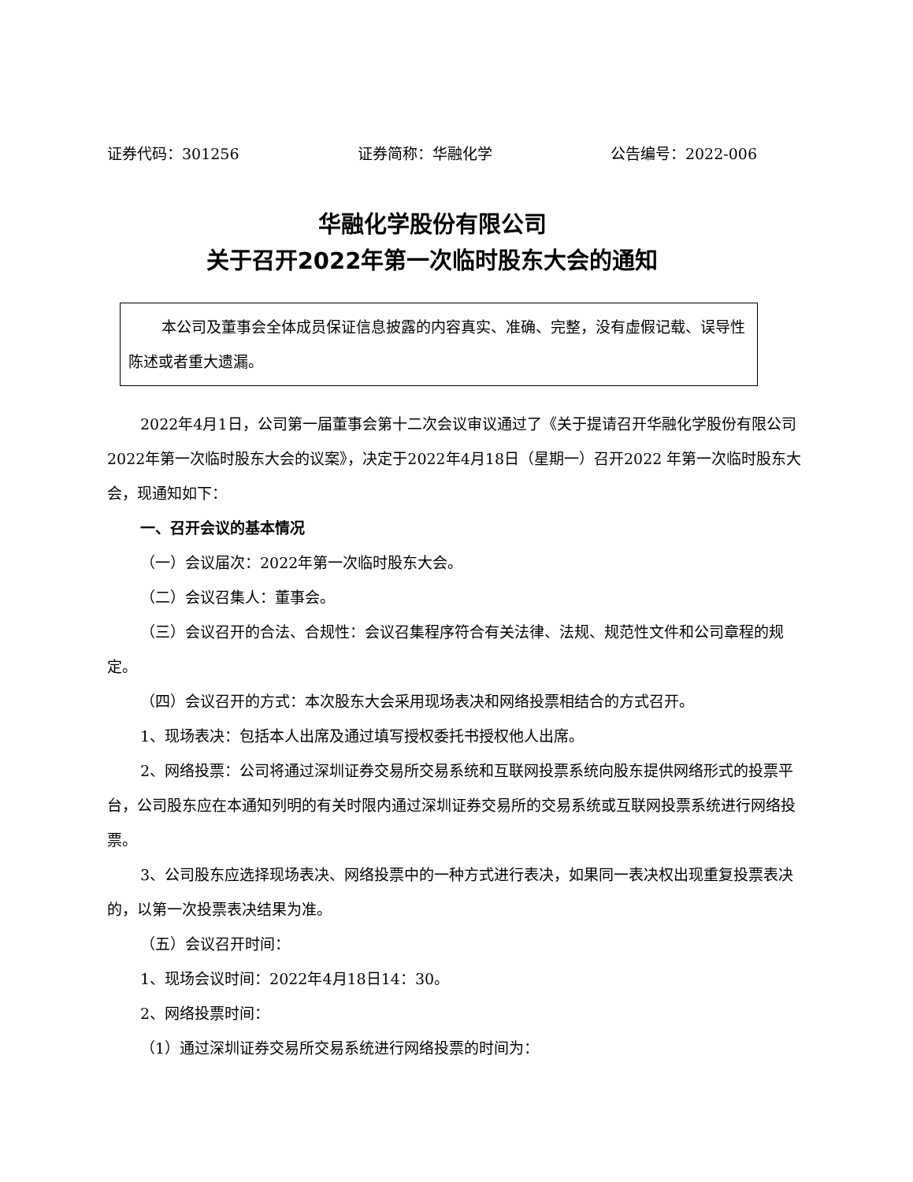证券代码：301256 证券简称：华融化学 公告编号：2022-006
华融化学股份有限公司
关于召开2022年第一次临时股东大会的通知
本公司及董事会全体成员保证信息披露的内容真实、准确、完整，没有虚假记载、误导性陈述或者重大遗漏。
2022年4月1日，公司第一届董事会第十二次会议审议通过了《关于提请召开华融化学股份有限公司2022年第一次临时股东大会的议案》，决定于2022年4月18日（星期一）召开2022 年第一次临时股东大会，现通知如下：
一、召开会议的基本情况
（一）会议届次：2022年第一次临时股东大会。
（二）会议召集人：董事会。
（三）会议召开的合法、合规性：会议召集程序符合有关法律、法规、规范性文件和公司章程的规定。
（四）会议召开的方式：本次股东大会采用现场表决和网络投票相结合的方式召开。
1、现场表决：包括本人出席及通过填写授权委托书授权他人出席。
2、网络投票：公司将通过深圳证券交易所交易系统和互联网投票系统向股东提供网络形式的投票平台，公司股东应在本通知列明的有关时限内通过深圳证券交易所的交易系统或互联网投票系统进行网络投票。
3、公司股东应选择现场表决、网络投票中的一种方式进行表决，如果同一表决权出现重复投票表决的，以第一次投票表决结果为准。
（五）会议召开时间：
1、现场会议时间：2022年4月18日14：30。
2、网络投票时间：
（1）通过深圳证券交易所交易系统进行网络投票的时间为：